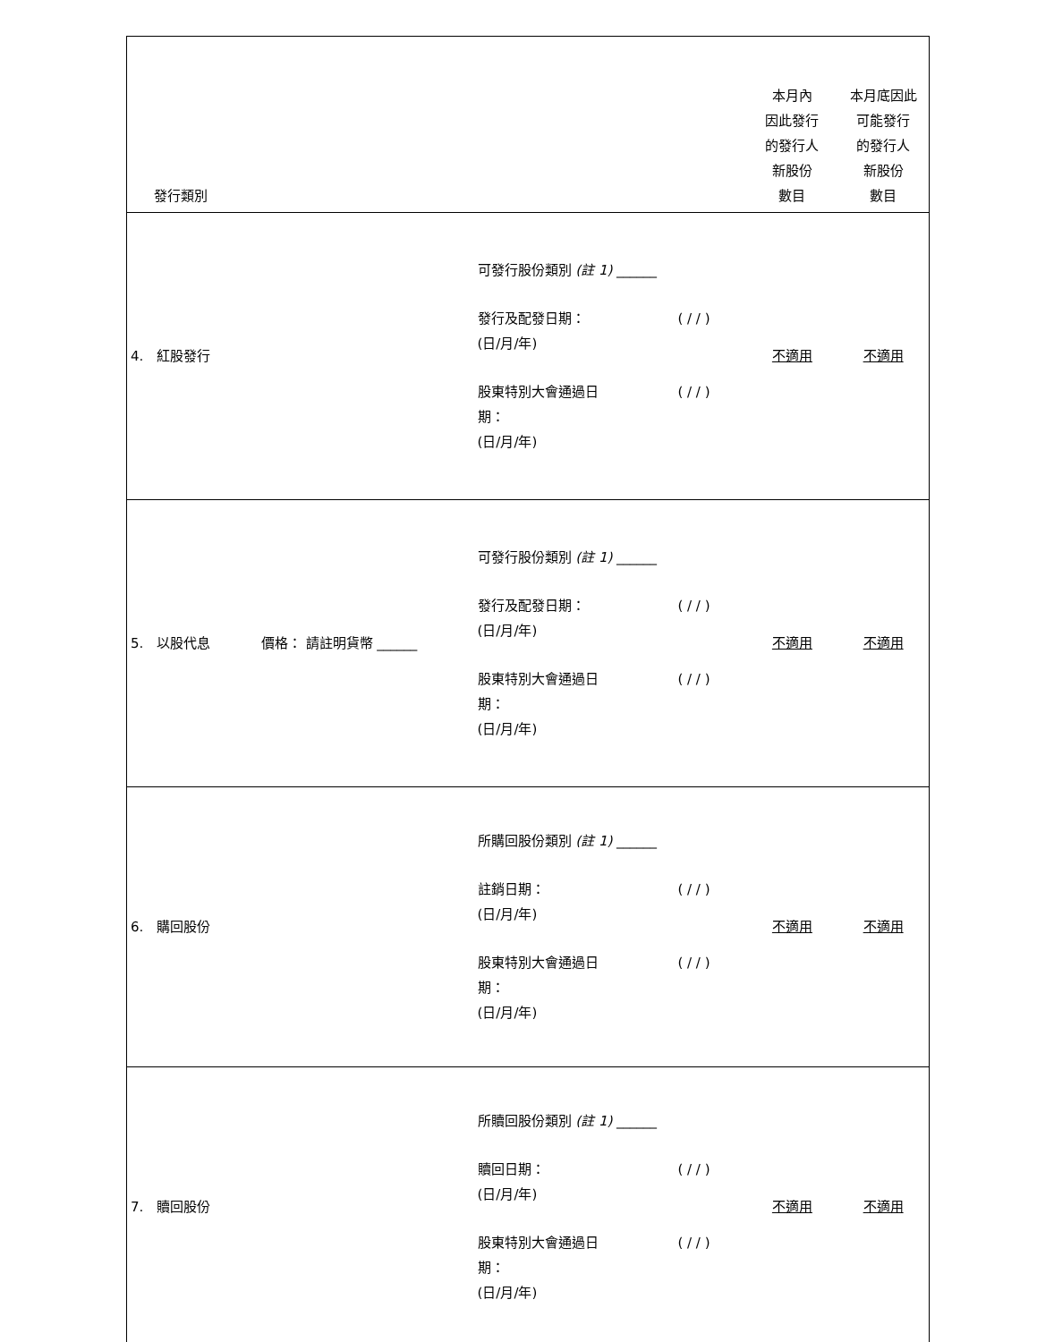| 發行類別 | | 本月內 因此發行 的發行人 新股份 數目 | 本月底因此 可能發行 的發行人 新股份 數目 |
| 4. 紅股發行 | 可發行股份類別 (註 1) ______ 發行及配發日期： (日/月/年) ( / / ) 股東特別大會通過日 期： (日/月/年) ( / / ) | 不適用 | 不適用 |
| 5. 以股代息 價格： 請註明貨幣 ______ | 可發行股份類別 (註 1) ______ 發行及配發日期： (日/月/年) ( / / ) 股東特別大會通過日 期： (日/月/年) ( / / ) | 不適用 | 不適用 |
| 6. 購回股份 | 所購回股份類別 (註 1) ______ 註銷日期： (日/月/年) ( / / ) 股東特別大會通過日 期： (日/月/年) ( / / ) | 不適用 | 不適用 |
| 7. 贖回股份 | 所贖回股份類別 (註 1) ______ 贖回日期： (日/月/年) ( / / ) 股東特別大會通過日 期： (日/月/年) ( / / ) | 不適用 | 不適用 |